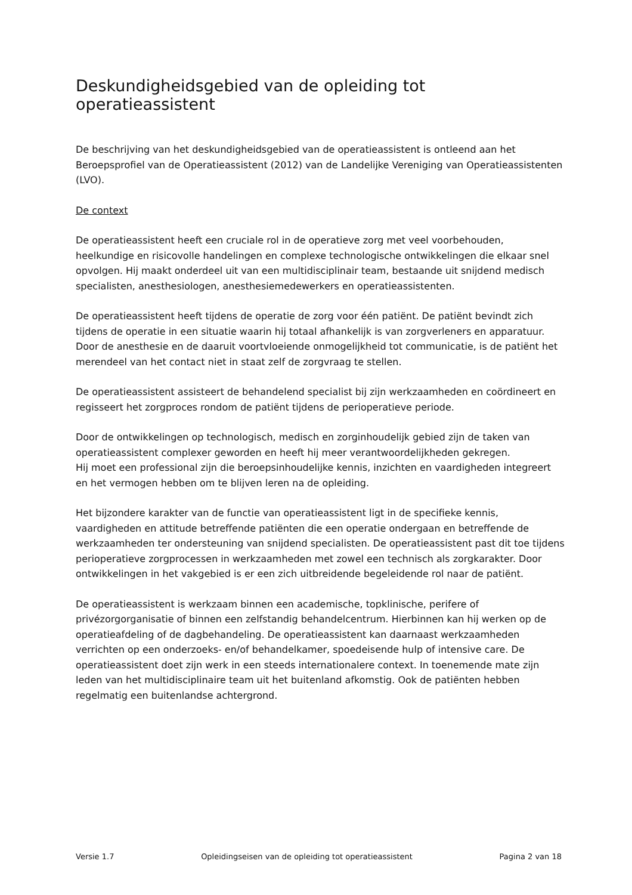Deskundigheidsgebied van de opleiding tot operatieassistent
De beschrijving van het deskundigheidsgebied van de operatieassistent is ontleend aan het Beroepsprofiel van de Operatieassistent (2012) van de Landelijke Vereniging van Operatieassistenten (LVO).
De context
De operatieassistent heeft een cruciale rol in de operatieve zorg met veel voorbehouden, heelkundige en risicovolle handelingen en complexe technologische ontwikkelingen die elkaar snel opvolgen. Hij maakt onderdeel uit van een multidisciplinair team, bestaande uit snijdend medisch specialisten, anesthesiologen, anesthesiemedewerkers en operatieassistenten.
De operatieassistent heeft tijdens de operatie de zorg voor één patiënt. De patiënt bevindt zich tijdens de operatie in een situatie waarin hij totaal afhankelijk is van zorgverleners en apparatuur. Door de anesthesie en de daaruit voortvloeiende onmogelijkheid tot communicatie, is de patiënt het merendeel van het contact niet in staat zelf de zorgvraag te stellen.
De operatieassistent assisteert de behandelend specialist bij zijn werkzaamheden en coördineert en regisseert het zorgproces rondom de patiënt tijdens de perioperatieve periode.
Door de ontwikkelingen op technologisch, medisch en zorginhoudelijk gebied zijn de taken van operatieassistent complexer geworden en heeft hij meer verantwoordelijkheden gekregen.
Hij moet een professional zijn die beroepsinhoudelijke kennis, inzichten en vaardigheden integreert en het vermogen hebben om te blijven leren na de opleiding.
Het bijzondere karakter van de functie van operatieassistent ligt in de specifieke kennis, vaardigheden en attitude betreffende patiënten die een operatie ondergaan en betreffende de werkzaamheden ter ondersteuning van snijdend specialisten. De operatieassistent past dit toe tijdens perioperatieve zorgprocessen in werkzaamheden met zowel een technisch als zorgkarakter. Door ontwikkelingen in het vakgebied is er een zich uitbreidende begeleidende rol naar de patiënt.
De operatieassistent is werkzaam binnen een academische, topklinische, perifere of privézorgorganisatie of binnen een zelfstandig behandelcentrum. Hierbinnen kan hij werken op de operatieafdeling of de dagbehandeling. De operatieassistent kan daarnaast werkzaamheden verrichten op een onderzoeks- en/of behandelkamer, spoedeisende hulp of intensive care. De operatieassistent doet zijn werk in een steeds internationalere context. In toenemende mate zijn leden van het multidisciplinaire team uit het buitenland afkomstig. Ook de patiënten hebben regelmatig een buitenlandse achtergrond.
Versie 1.7 Opleidingseisen van de opleiding tot operatieassistent Pagina 2 van 18